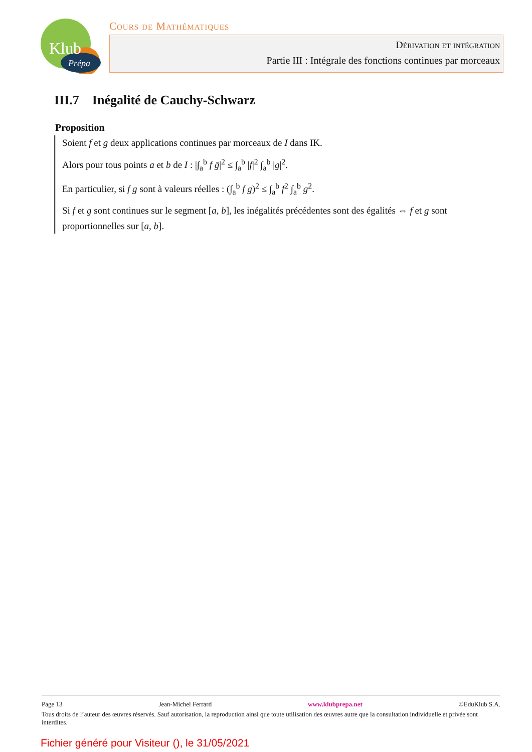Klub
Prépa
Cours de Mathématiques
Dérivation et intégration
Partie III : Intégrale des fonctions continues par morceaux
III.7 Inégalité de Cauchy-Schwarz
Proposition
Soient f et g deux applications continues par morceaux de I dans IK.
Alors pour tous points a et b de I : |∫<sub>a</sub><sup>b</sup> f ḡ|<sup>2</sup> ≤ ∫<sub>a</sub><sup>b</sup> |f|<sup>2</sup> ∫<sub>a</sub><sup>b</sup> |g|<sup>2</sup>.
En particulier, si f g sont à valeurs réelles : (∫<sub>a</sub><sup>b</sup> f g)<sup>2</sup> ≤ ∫<sub>a</sub><sup>b</sup> f<sup>2</sup> ∫<sub>a</sub><sup>b</sup> g<sup>2</sup>.
Si f et g sont continues sur le segment [a, b], les inégalités précédentes sont des égalités ⇔ f et g sont proportionnelles sur [a, b].
Page 13 Jean-Michel Ferrard www.klubprepa.net ©EduKlub S.A.
Tous droits de l’auteur des œuvres réservés. Sauf autorisation, la reproduction ainsi que toute utilisation des œuvres autre que la consultation individuelle et privée sont interdites.
Fichier généré pour Visiteur (), le 31/05/2021